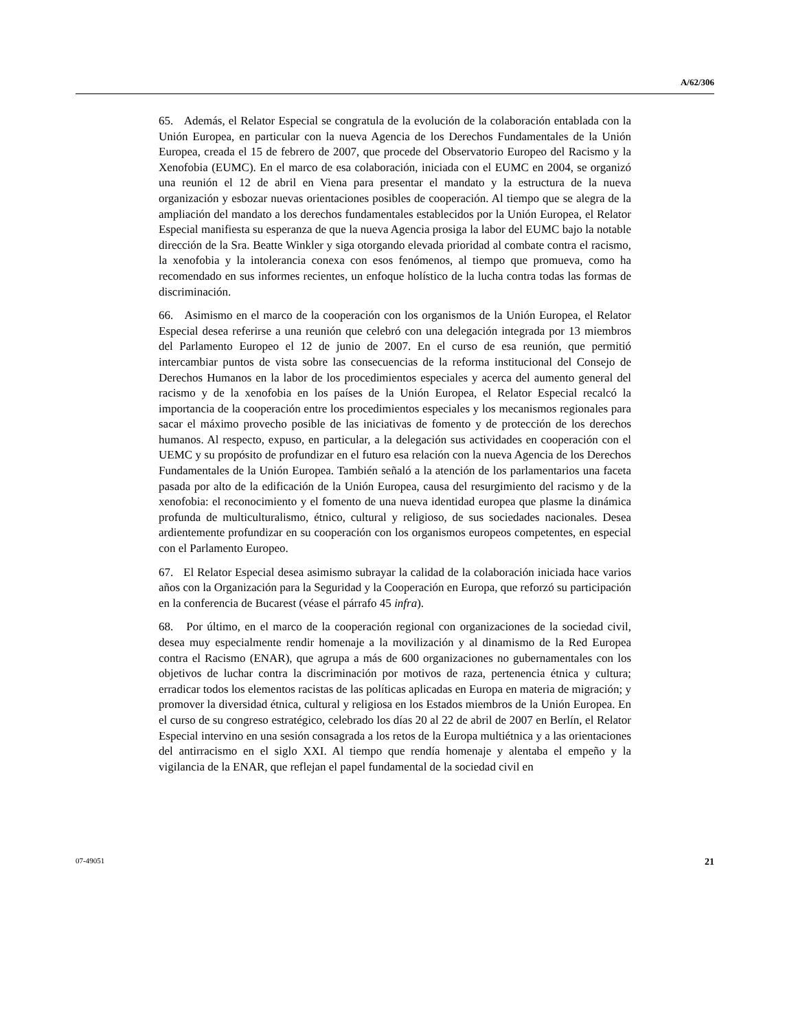A/62/306
65. Además, el Relator Especial se congratula de la evolución de la colaboración entablada con la Unión Europea, en particular con la nueva Agencia de los Derechos Fundamentales de la Unión Europea, creada el 15 de febrero de 2007, que procede del Observatorio Europeo del Racismo y la Xenofobia (EUMC). En el marco de esa colaboración, iniciada con el EUMC en 2004, se organizó una reunión el 12 de abril en Viena para presentar el mandato y la estructura de la nueva organización y esbozar nuevas orientaciones posibles de cooperación. Al tiempo que se alegra de la ampliación del mandato a los derechos fundamentales establecidos por la Unión Europea, el Relator Especial manifiesta su esperanza de que la nueva Agencia prosiga la labor del EUMC bajo la notable dirección de la Sra. Beatte Winkler y siga otorgando elevada prioridad al combate contra el racismo, la xenofobia y la intolerancia conexa con esos fenómenos, al tiempo que promueva, como ha recomendado en sus informes recientes, un enfoque holístico de la lucha contra todas las formas de discriminación.
66. Asimismo en el marco de la cooperación con los organismos de la Unión Europea, el Relator Especial desea referirse a una reunión que celebró con una delegación integrada por 13 miembros del Parlamento Europeo el 12 de junio de 2007. En el curso de esa reunión, que permitió intercambiar puntos de vista sobre las consecuencias de la reforma institucional del Consejo de Derechos Humanos en la labor de los procedimientos especiales y acerca del aumento general del racismo y de la xenofobia en los países de la Unión Europea, el Relator Especial recalcó la importancia de la cooperación entre los procedimientos especiales y los mecanismos regionales para sacar el máximo provecho posible de las iniciativas de fomento y de protección de los derechos humanos. Al respecto, expuso, en particular, a la delegación sus actividades en cooperación con el UEMC y su propósito de profundizar en el futuro esa relación con la nueva Agencia de los Derechos Fundamentales de la Unión Europea. También señaló a la atención de los parlamentarios una faceta pasada por alto de la edificación de la Unión Europea, causa del resurgimiento del racismo y de la xenofobia: el reconocimiento y el fomento de una nueva identidad europea que plasme la dinámica profunda de multiculturalismo, étnico, cultural y religioso, de sus sociedades nacionales. Desea ardientemente profundizar en su cooperación con los organismos europeos competentes, en especial con el Parlamento Europeo.
67. El Relator Especial desea asimismo subrayar la calidad de la colaboración iniciada hace varios años con la Organización para la Seguridad y la Cooperación en Europa, que reforzó su participación en la conferencia de Bucarest (véase el párrafo 45 infra).
68. Por último, en el marco de la cooperación regional con organizaciones de la sociedad civil, desea muy especialmente rendir homenaje a la movilización y al dinamismo de la Red Europea contra el Racismo (ENAR), que agrupa a más de 600 organizaciones no gubernamentales con los objetivos de luchar contra la discriminación por motivos de raza, pertenencia étnica y cultura; erradicar todos los elementos racistas de las políticas aplicadas en Europa en materia de migración; y promover la diversidad étnica, cultural y religiosa en los Estados miembros de la Unión Europea. En el curso de su congreso estratégico, celebrado los días 20 al 22 de abril de 2007 en Berlín, el Relator Especial intervino en una sesión consagrada a los retos de la Europa multiétnica y a las orientaciones del antirracismo en el siglo XXI. Al tiempo que rendía homenaje y alentaba el empeño y la vigilancia de la ENAR, que reflejan el papel fundamental de la sociedad civil en
07-49051 21